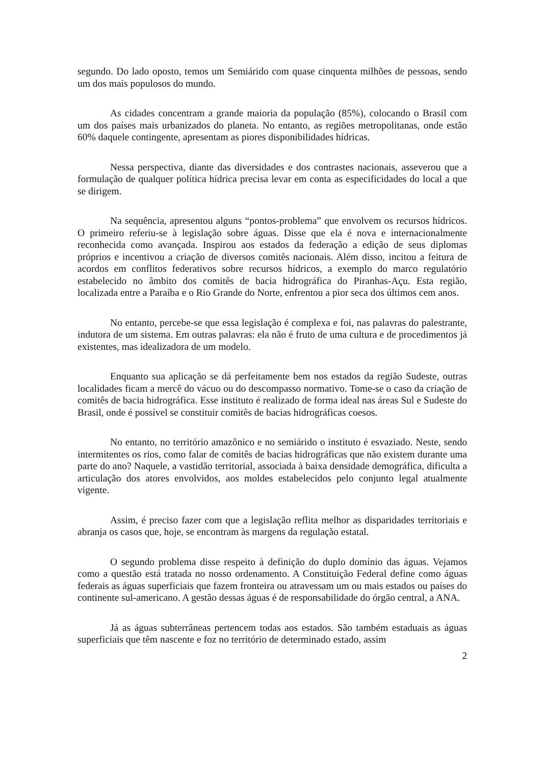segundo. Do lado oposto, temos um Semiárido com quase cinquenta milhões de pessoas, sendo um dos mais populosos do mundo.
As cidades concentram a grande maioria da população (85%), colocando o Brasil com um dos países mais urbanizados do planeta. No entanto, as regiões metropolitanas, onde estão 60% daquele contingente, apresentam as piores disponibilidades hídricas.
Nessa perspectiva, diante das diversidades e dos contrastes nacionais, asseverou que a formulação de qualquer política hídrica precisa levar em conta as especificidades do local a que se dirigem.
Na sequência, apresentou alguns “pontos-problema” que envolvem os recursos hídricos. O primeiro referiu-se à legislação sobre águas. Disse que ela é nova e internacionalmente reconhecida como avançada. Inspirou aos estados da federação a edição de seus diplomas próprios e incentivou a criação de diversos comitês nacionais. Além disso, incitou a feitura de acordos em conflitos federativos sobre recursos hídricos, a exemplo do marco regulatório estabelecido no âmbito dos comitês de bacia hidrográfica do Piranhas-Açu. Esta região, localizada entre a Paraíba e o Rio Grande do Norte, enfrentou a pior seca dos últimos cem anos.
No entanto, percebe-se que essa legislação é complexa e foi, nas palavras do palestrante, indutora de um sistema. Em outras palavras: ela não é fruto de uma cultura e de procedimentos já existentes, mas idealizadora de um modelo.
Enquanto sua aplicação se dá perfeitamente bem nos estados da região Sudeste, outras localidades ficam a mercê do vácuo ou do descompasso normativo. Tome-se o caso da criação de comitês de bacia hidrográfica. Esse instituto é realizado de forma ideal nas áreas Sul e Sudeste do Brasil, onde é possível se constituir comitês de bacias hidrográficas coesos.
No entanto, no território amazônico e no semiárido o instituto é esvaziado. Neste, sendo intermitentes os rios, como falar de comitês de bacias hidrográficas que não existem durante uma parte do ano? Naquele, a vastidão territorial, associada à baixa densidade demográfica, dificulta a articulação dos atores envolvidos, aos moldes estabelecidos pelo conjunto legal atualmente vigente.
Assim, é preciso fazer com que a legislação reflita melhor as disparidades territoriais e abranja os casos que, hoje, se encontram às margens da regulação estatal.
O segundo problema disse respeito à definição do duplo domínio das águas. Vejamos como a questão está tratada no nosso ordenamento. A Constituição Federal define como águas federais as águas superficiais que fazem fronteira ou atravessam um ou mais estados ou países do continente sul-americano. A gestão dessas águas é de responsabilidade do órgão central, a ANA.
Já as águas subterrâneas pertencem todas aos estados. São também estaduais as águas superficiais que têm nascente e foz no território de determinado estado, assim
2